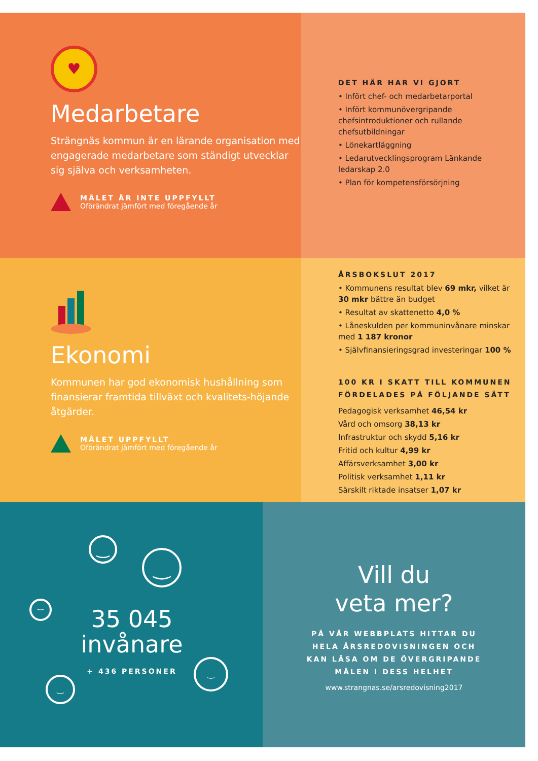♥
Medarbetare
Strängnäs kommun är en lärande organisation med engagerade medarbetare som ständigt utvecklar sig själva och verksamheten.
MÅLET ÄR INTE UPPFYLLT
Oförändrat jämfört med föregående år
DET HÄR HAR VI GJORT
• Infört chef- och medarbetarportal
• Infört kommunövergripande chefsintroduktioner och rullande chefsutbildningar
• Lönekartläggning
• Ledarutvecklingsprogram Länkande ledarskap 2.0
• Plan för kompetensförsörjning
Ekonomi
Kommunen har god ekonomisk hushållning som finansierar framtida tillväxt och kvalitets-höjande åtgärder.
MÅLET UPPFYLLT
Oförändrat jämfört med föregående år
ÅRSBOKSLUT 2017
• Kommunens resultat blev 69 mkr, vilket är 30 mkr bättre än budget
• Resultat av skattenetto 4,0 %
• Låneskulden per kommuninvånare minskar med 1 187 kronor
• Självfinansieringsgrad investeringar 100 %
100 KR I SKATT TILL KOMMUNEN FÖRDELADES PÅ FÖLJANDE SÄTT
Pedagogisk verksamhet 46,54 kr
Vård och omsorg 38,13 kr
Infrastruktur och skydd 5,16 kr
Fritid och kultur 4,99 kr
Affärsverksamhet 3,00 kr
Politisk verksamhet 1,11 kr
Särskilt riktade insatser 1,07 kr
‿
‿
‿
‿
‿
35 045
invånare
+ 436 PERSONER
Vill du
veta mer?
PÅ VÅR WEBBPLATS HITTAR DU HELA ÅRSREDOVISNINGEN OCH KAN LÄSA OM DE ÖVERGRIPANDE MÅLEN I DESS HELHET
www.strangnas.se/arsredovisning2017